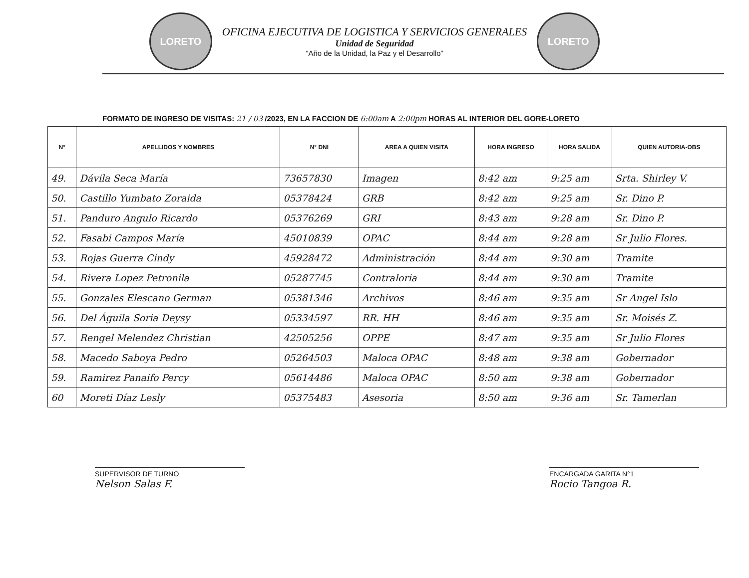LORETO
OFICINA EJECUTIVA DE LOGISTICA Y SERVICIOS GENERALES
Unidad de Seguridad
“Año de la Unidad, la Paz y el Desarrollo”
LORETO
FORMATO DE INGRESO DE VISITAS: 21 / 03 /2023, EN LA FACCION DE 6:00am A 2:00pm HORAS AL INTERIOR DEL GORE-LORETO
| N° | APELLIDOS Y NOMBRES | N° DNI | AREA A QUIEN VISITA | HORA INGRESO | HORA SALIDA | QUIEN AUTORIA-OBS |
| --- | --- | --- | --- | --- | --- | --- |
| 49. | Dávila Seca María | 73657830 | Imagen | 8:42 am | 9:25 am | Srta. Shirley V. |
| 50. | Castillo Yumbato Zoraida | 05378424 | GRB | 8:42 am | 9:25 am | Sr. Dino P. |
| 51. | Panduro Angulo Ricardo | 05376269 | GRI | 8:43 am | 9:28 am | Sr. Dino P. |
| 52. | Fasabi Campos María | 45010839 | OPAC | 8:44 am | 9:28 am | Sr Julio Flores. |
| 53. | Rojas Guerra Cindy | 45928472 | Administración | 8:44 am | 9:30 am | Tramite |
| 54. | Rivera Lopez Petronila | 05287745 | Contraloria | 8:44 am | 9:30 am | Tramite |
| 55. | Gonzales Elescano German | 05381346 | Archivos | 8:46 am | 9:35 am | Sr Angel Islo |
| 56. | Del Águila Soria Deysy | 05334597 | RR. HH | 8:46 am | 9:35 am | Sr. Moisés Z. |
| 57. | Rengel Melendez Christian | 42505256 | OPPE | 8:47 am | 9:35 am | Sr Julio Flores |
| 58. | Macedo Saboya Pedro | 05264503 | Maloca OPAC | 8:48 am | 9:38 am | Gobernador |
| 59. | Ramirez Panaifo Percy | 05614486 | Maloca OPAC | 8:50 am | 9:38 am | Gobernador |
| 60 | Moreti Díaz Lesly | 05375483 | Asesoria | 8:50 am | 9:36 am | Sr. Tamerlan |
SUPERVISOR DE TURNO
Nelson Salas F.
ENCARGADA GARITA N°1
Rocio Tangoa R.